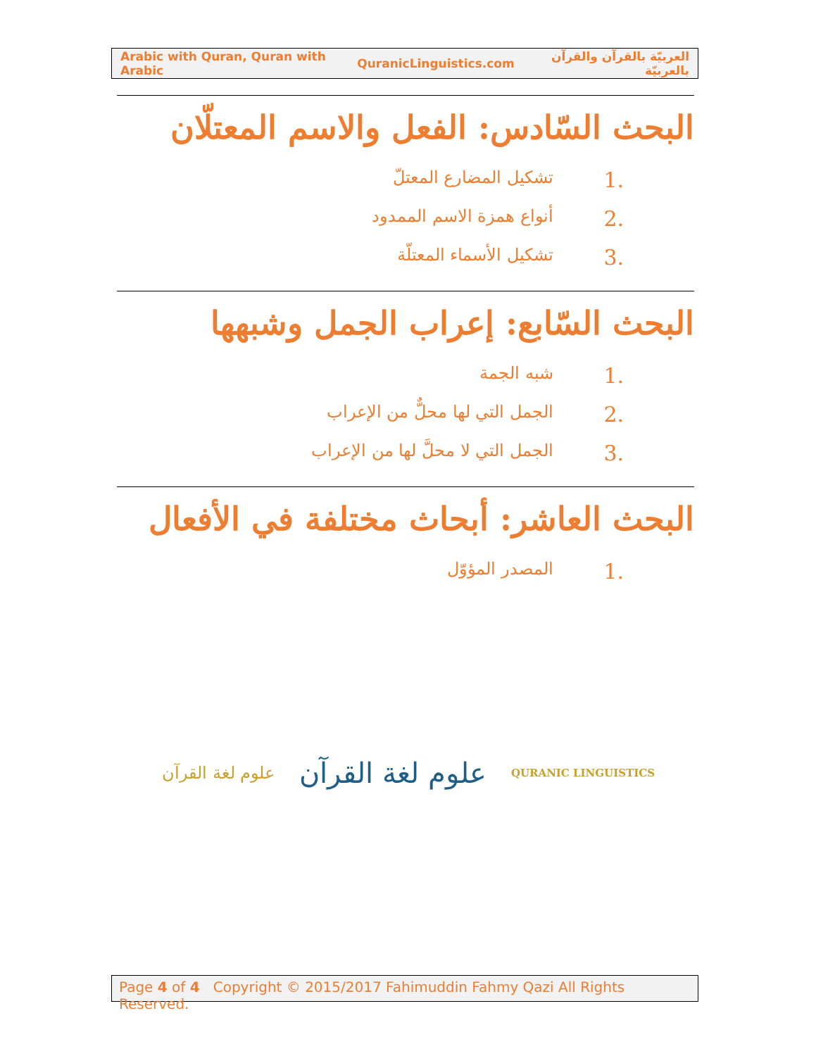Arabic with Quran, Quran with Arabic QuranicLinguistics.com العربيّة بالقرآن والقرآن بالعربيّة
البحث السّادس: الفعل والاسم المعتلّان
1. تشكيل المضارع المعتلّ
2. أنواع همزة الاسم الممدود
3. تشكيل الأسماء المعتلّة
البحث السّابع: إعراب الجمل وشبهها
1. شبه الجمة
2. الجمل التي لها محلٌّ من الإعراب
3. الجمل التي لا محلَّ لها من الإعراب
البحث العاشر: أبحاث مختلفة في الأفعال
1. المصدر المؤوّل
علوم لغة القرآن علوم لغة القرآن QURANIC LINGUISTICS
Page 4 of 4 Copyright © 2015/2017 Fahimuddin Fahmy Qazi All Rights Reserved.